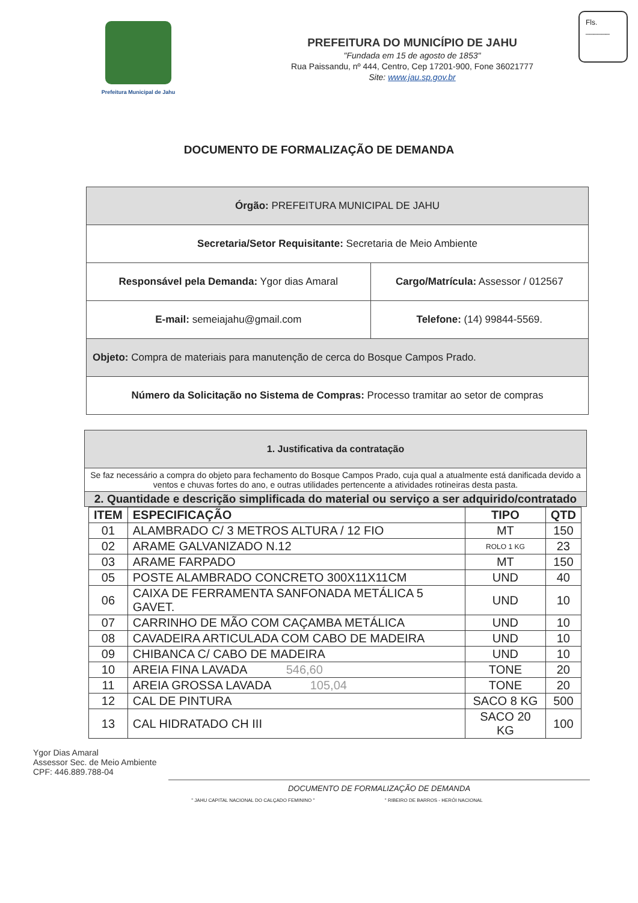Prefeitura Municipal de Jahu
PREFEITURA DO MUNICÍPIO DE JAHU
"Fundada em 15 de agosto de 1853"
Rua Paissandu, nº 444, Centro, Cep 17201-900, Fone 36021777
Site: www.jau.sp.gov.br
Fls.
______
DOCUMENTO DE FORMALIZAÇÃO DE DEMANDA
| Órgão: PREFEITURA MUNICIPAL DE JAHU | |
| Secretaria/Setor Requisitante: Secretaria de Meio Ambiente | |
| Responsável pela Demanda: Ygor dias Amaral | Cargo/Matrícula: Assessor / 012567 |
| E-mail: semeiajahu@gmail.com | Telefone: (14) 99844-5569. |
| Objeto: Compra de materiais para manutenção de cerca do Bosque Campos Prado. | |
| Número da Solicitação no Sistema de Compras: Processo tramitar ao setor de compras | |
| 1. Justificativa da contratação |
| Se faz necessário a compra do objeto para fechamento do Bosque Campos Prado, cuja qual a atualmente está danificada devido a ventos e chuvas fortes do ano, e outras utilidades pertencente a atividades rotineiras desta pasta. |
| 2. Quantidade e descrição simplificada do material ou serviço a ser adquirido/contratado |
| ITEM | ESPECIFICAÇÃO | TIPO | QTD |
| --- | --- | --- | --- |
| 01 | ALAMBRADO C/ 3 METROS ALTURA / 12 FIO | MT | 150 |
| 02 | ARAME GALVANIZADO N.12 | ROLO 1 KG | 23 |
| 03 | ARAME FARPADO | MT | 150 |
| 05 | POSTE ALAMBRADO CONCRETO 300X11X11CM | UND | 40 |
| 06 | CAIXA DE FERRAMENTA SANFONADA METÁLICA 5 GAVET. | UND | 10 |
| 07 | CARRINHO DE MÃO COM CAÇAMBA METÁLICA | UND | 10 |
| 08 | CAVADEIRA ARTICULADA COM CABO DE MADEIRA | UND | 10 |
| 09 | CHIBANCA C/ CABO DE MADEIRA | UND | 10 |
| 10 | AREIA FINA LAVADA 546,60 | TONE | 20 |
| 11 | AREIA GROSSA LAVADA 105,04 | TONE | 20 |
| 12 | CAL DE PINTURA | SACO 8 KG | 500 |
| 13 | CAL HIDRATADO CH III | SACO 20 KG | 100 |
Ygor Dias Amaral
Assessor Sec. de Meio Ambiente
CPF: 446.889.788-04
DOCUMENTO DE FORMALIZAÇÃO DE DEMANDA
" JAHU CAPITAL NACIONAL DO CALÇADO FEMININO " " RIBEIRO DE BARROS - HERÓI NACIONAL